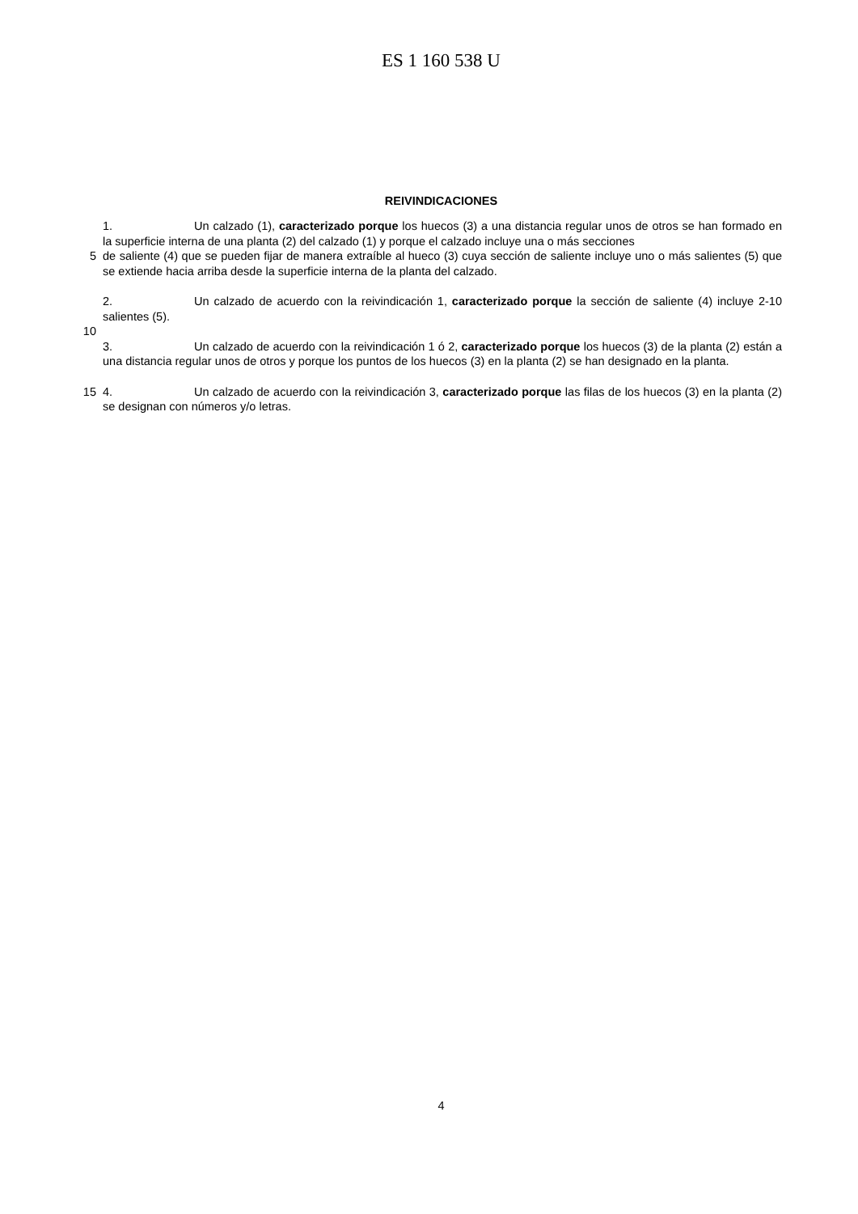ES 1 160 538 U
REIVINDICACIONES
1. Un calzado (1), caracterizado porque los huecos (3) a una distancia regular unos de otros se han formado en la superficie interna de una planta (2) del calzado (1) y porque el calzado incluye una o más secciones
5 de saliente (4) que se pueden fijar de manera extraíble al hueco (3) cuya sección de saliente incluye uno o más salientes (5) que se extiende hacia arriba desde la superficie interna de la planta del calzado.
2. Un calzado de acuerdo con la reivindicación 1, caracterizado porque la sección de saliente (4) incluye 2-10 salientes (5).
10
3. Un calzado de acuerdo con la reivindicación 1 ó 2, caracterizado porque los huecos (3) de la planta (2) están a una distancia regular unos de otros y porque los puntos de los huecos (3) en la planta (2) se han designado en la planta.
15 4. Un calzado de acuerdo con la reivindicación 3, caracterizado porque las filas de los huecos (3) en la planta (2) se designan con números y/o letras.
4